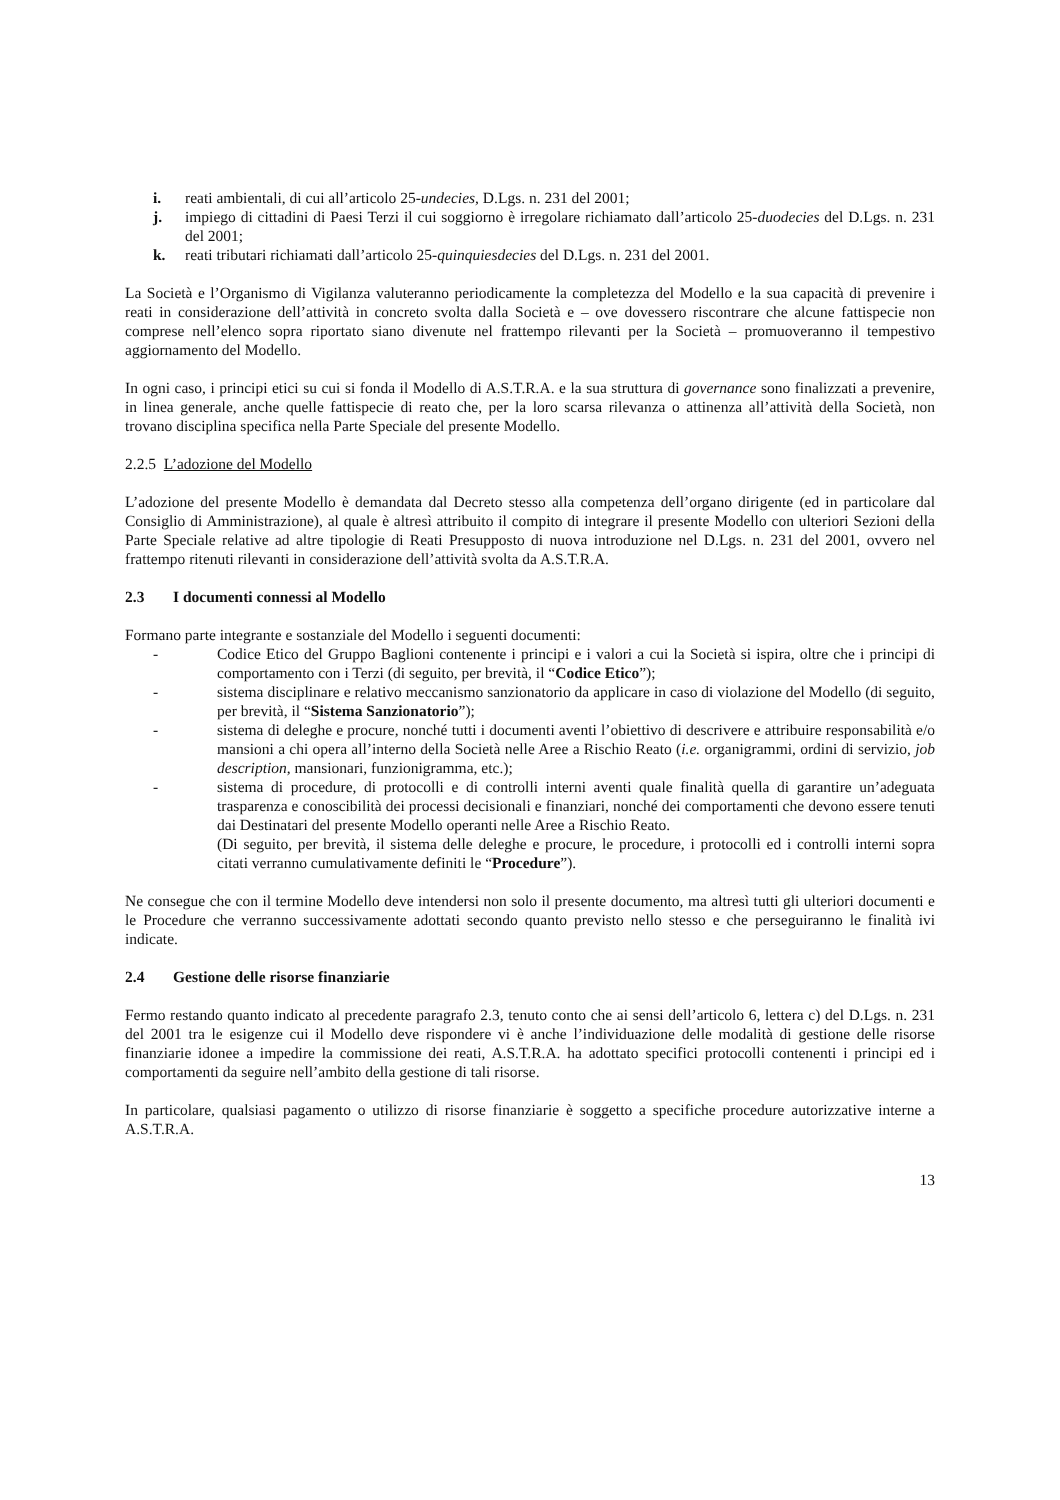i. reati ambientali, di cui all’articolo 25-undecies, D.Lgs. n. 231 del 2001;
j. impiego di cittadini di Paesi Terzi il cui soggiorno è irregolare richiamato dall’articolo 25-duodecies del D.Lgs. n. 231 del 2001;
k. reati tributari richiamati dall’articolo 25-quinquiesdecies del D.Lgs. n. 231 del 2001.
La Società e l’Organismo di Vigilanza valuteranno periodicamente la completezza del Modello e la sua capacità di prevenire i reati in considerazione dell’attività in concreto svolta dalla Società e – ove dovessero riscontrare che alcune fattispecie non comprese nell’elenco sopra riportato siano divenute nel frattempo rilevanti per la Società – promuoveranno il tempestivo aggiornamento del Modello.
In ogni caso, i principi etici su cui si fonda il Modello di A.S.T.R.A. e la sua struttura di governance sono finalizzati a prevenire, in linea generale, anche quelle fattispecie di reato che, per la loro scarsa rilevanza o attinenza all’attività della Società, non trovano disciplina specifica nella Parte Speciale del presente Modello.
2.2.5 L’adozione del Modello
L’adozione del presente Modello è demandata dal Decreto stesso alla competenza dell’organo dirigente (ed in particolare dal Consiglio di Amministrazione), al quale è altresì attribuito il compito di integrare il presente Modello con ulteriori Sezioni della Parte Speciale relative ad altre tipologie di Reati Presupposto di nuova introduzione nel D.Lgs. n. 231 del 2001, ovvero nel frattempo ritenuti rilevanti in considerazione dell’attività svolta da A.S.T.R.A.
2.3 I documenti connessi al Modello
Formano parte integrante e sostanziale del Modello i seguenti documenti:
- Codice Etico del Gruppo Baglioni contenente i principi e i valori a cui la Società si ispira, oltre che i principi di comportamento con i Terzi (di seguito, per brevità, il “Codice Etico”);
- sistema disciplinare e relativo meccanismo sanzionatorio da applicare in caso di violazione del Modello (di seguito, per brevità, il “Sistema Sanzionatorio”);
- sistema di deleghe e procure, nonché tutti i documenti aventi l’obiettivo di descrivere e attribuire responsabilità e/o mansioni a chi opera all’interno della Società nelle Aree a Rischio Reato (i.e. organigrammi, ordini di servizio, job description, mansionari, funzionigramma, etc.);
- sistema di procedure, di protocolli e di controlli interni aventi quale finalità quella di garantire un’adeguata trasparenza e conoscibilità dei processi decisionali e finanziari, nonché dei comportamenti che devono essere tenuti dai Destinatari del presente Modello operanti nelle Aree a Rischio Reato.
(Di seguito, per brevità, il sistema delle deleghe e procure, le procedure, i protocolli ed i controlli interni sopra citati verranno cumulativamente definiti le “Procedure”).
Ne consegue che con il termine Modello deve intendersi non solo il presente documento, ma altresì tutti gli ulteriori documenti e le Procedure che verranno successivamente adottati secondo quanto previsto nello stesso e che perseguiranno le finalità ivi indicate.
2.4 Gestione delle risorse finanziarie
Fermo restando quanto indicato al precedente paragrafo 2.3, tenuto conto che ai sensi dell’articolo 6, lettera c) del D.Lgs. n. 231 del 2001 tra le esigenze cui il Modello deve rispondere vi è anche l’individuazione delle modalità di gestione delle risorse finanziarie idonee a impedire la commissione dei reati, A.S.T.R.A. ha adottato specifici protocolli contenenti i principi ed i comportamenti da seguire nell’ambito della gestione di tali risorse.
In particolare, qualsiasi pagamento o utilizzo di risorse finanziarie è soggetto a specifiche procedure autorizzative interne a A.S.T.R.A.
13